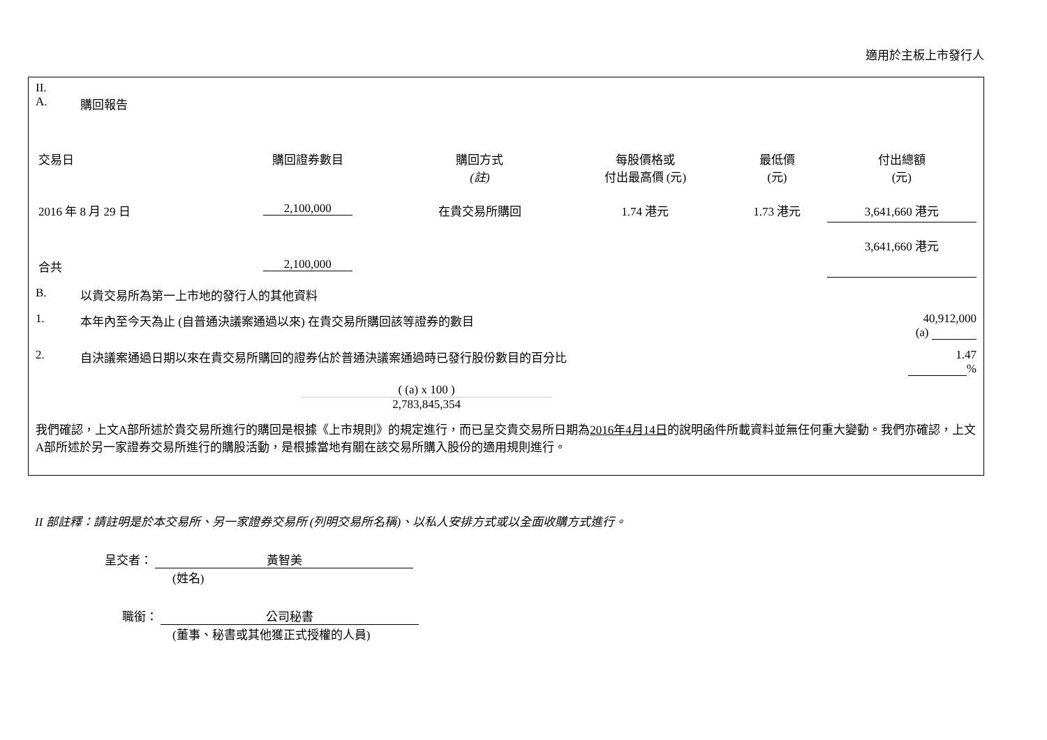適用於主板上市發行人
II.
A. 購回報告
| 交易日 | 購回證券數目 | 購回方式 (註) | 每股價格或 付出最高價 (元) | 最低價 (元) | 付出總額 (元) |
| --- | --- | --- | --- | --- | --- |
| 2016 年 8 月 29 日 | 2,100,000 | 在貴交易所購回 | 1.74 港元 | 1.73 港元 | 3,641,660 港元 |
| 合共 | 2,100,000 | | | | 3,641,660 港元 |
B. 以貴交易所為第一上市地的發行人的其他資料
1. 本年內至今天為止 (自普通決議案通過以來) 在貴交易所購回該等證券的數目 40,912,000
(a)
2. 自決議案通過日期以來在貴交易所購回的證券佔於普通決議案通過時已發行股份數目的百分比 1.47
%
( (a) x 100 )
2,783,845,354
我們確認，上文A部所述於貴交易所進行的購回是根據《上市規則》的規定進行，而已呈交貴交易所日期為2016年4月14日的說明函件所載資料並無任何重大變動。我們亦確認，上文A部所述於另一家證券交易所進行的購股活動，是根據當地有關在該交易所購入股份的適用規則進行。
II 部註釋：請註明是於本交易所、另一家證券交易所 (列明交易所名稱)、以私人安排方式或以全面收購方式進行。
呈交者： 黃智美
(姓名)
職銜： 公司秘書
(董事、秘書或其他獲正式授權的人員)